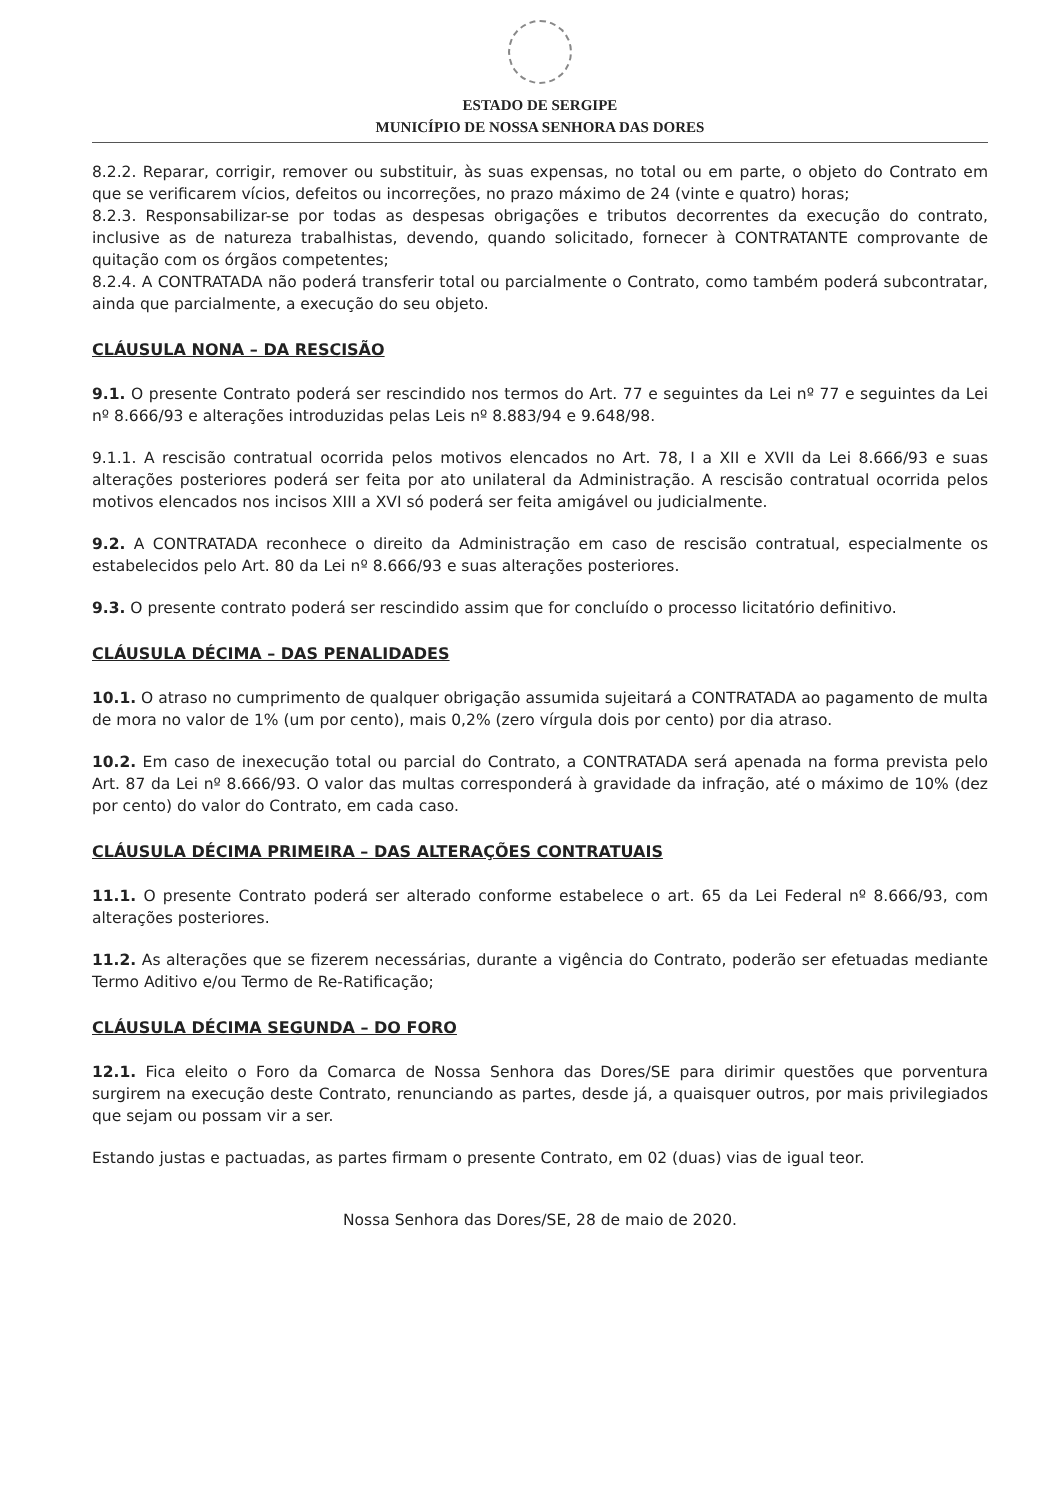ESTADO DE SERGIPE
MUNICÍPIO DE NOSSA SENHORA DAS DORES
8.2.2. Reparar, corrigir, remover ou substituir, às suas expensas, no total ou em parte, o objeto do Contrato em que se verificarem vícios, defeitos ou incorreções, no prazo máximo de 24 (vinte e quatro) horas;
8.2.3. Responsabilizar-se por todas as despesas obrigações e tributos decorrentes da execução do contrato, inclusive as de natureza trabalhistas, devendo, quando solicitado, fornecer à CONTRATANTE comprovante de quitação com os órgãos competentes;
8.2.4. A CONTRATADA não poderá transferir total ou parcialmente o Contrato, como também poderá subcontratar, ainda que parcialmente, a execução do seu objeto.
CLÁUSULA NONA – DA RESCISÃO
9.1. O presente Contrato poderá ser rescindido nos termos do Art. 77 e seguintes da Lei nº 77 e seguintes da Lei nº 8.666/93 e alterações introduzidas pelas Leis nº 8.883/94 e 9.648/98.
9.1.1. A rescisão contratual ocorrida pelos motivos elencados no Art. 78, I a XII e XVII da Lei 8.666/93 e suas alterações posteriores poderá ser feita por ato unilateral da Administração. A rescisão contratual ocorrida pelos motivos elencados nos incisos XIII a XVI só poderá ser feita amigável ou judicialmente.
9.2. A CONTRATADA reconhece o direito da Administração em caso de rescisão contratual, especialmente os estabelecidos pelo Art. 80 da Lei nº 8.666/93 e suas alterações posteriores.
9.3. O presente contrato poderá ser rescindido assim que for concluído o processo licitatório definitivo.
CLÁUSULA DÉCIMA – DAS PENALIDADES
10.1. O atraso no cumprimento de qualquer obrigação assumida sujeitará a CONTRATADA ao pagamento de multa de mora no valor de 1% (um por cento), mais 0,2% (zero vírgula dois por cento) por dia atraso.
10.2. Em caso de inexecução total ou parcial do Contrato, a CONTRATADA será apenada na forma prevista pelo Art. 87 da Lei nº 8.666/93. O valor das multas corresponderá à gravidade da infração, até o máximo de 10% (dez por cento) do valor do Contrato, em cada caso.
CLÁUSULA DÉCIMA PRIMEIRA – DAS ALTERAÇÕES CONTRATUAIS
11.1. O presente Contrato poderá ser alterado conforme estabelece o art. 65 da Lei Federal nº 8.666/93, com alterações posteriores.
11.2. As alterações que se fizerem necessárias, durante a vigência do Contrato, poderão ser efetuadas mediante Termo Aditivo e/ou Termo de Re-Ratificação;
CLÁUSULA DÉCIMA SEGUNDA – DO FORO
12.1. Fica eleito o Foro da Comarca de Nossa Senhora das Dores/SE para dirimir questões que porventura surgirem na execução deste Contrato, renunciando as partes, desde já, a quaisquer outros, por mais privilegiados que sejam ou possam vir a ser.
Estando justas e pactuadas, as partes firmam o presente Contrato, em 02 (duas) vias de igual teor.
Nossa Senhora das Dores/SE, 28 de maio de 2020.